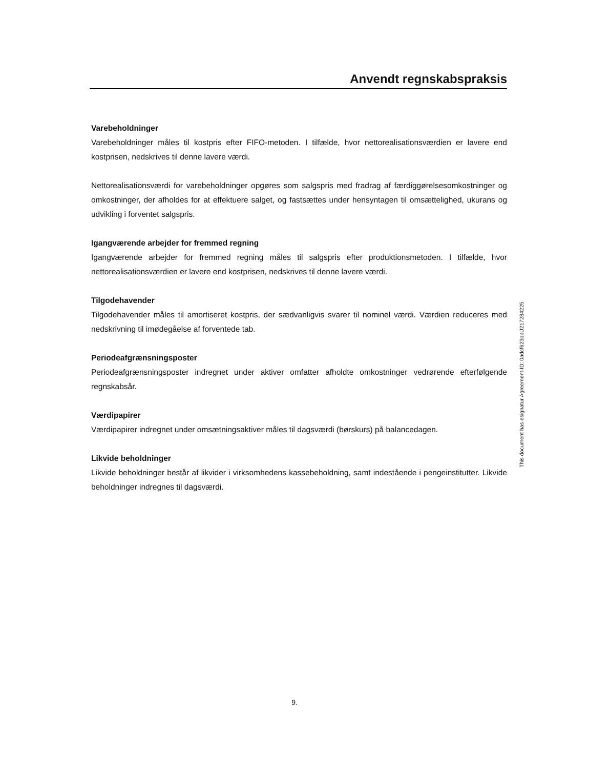Anvendt regnskabspraksis
Varebeholdninger
Varebeholdninger måles til kostpris efter FIFO-metoden. I tilfælde, hvor nettorealisationsværdien er lavere end kostprisen, nedskrives til denne lavere værdi.
Nettorealisationsværdi for varebeholdninger opgøres som salgspris med fradrag af færdiggørelses­omkostninger og omkostninger, der afholdes for at effektuere salget, og fastsættes under hensyntagen til omsættelighed, ukurans og udvikling i forventet salgspris.
Igangværende arbejder for fremmed regning
Igangværende arbejder for fremmed regning måles til salgspris efter produktionsmetoden. I tilfælde, hvor nettorealisationsværdien er lavere end kostprisen, nedskrives til denne lavere værdi.
Tilgodehavender
Tilgodehavender måles til amortiseret kostpris, der sædvanligvis svarer til nominel værdi. Værdien reduceres med nedskrivning til imødegåelse af forventede tab.
Periodeafgrænsningsposter
Periodeafgrænsningsposter indregnet under aktiver omfatter afholdte omkostninger vedrørende efterfølgende regnskabsår.
Værdipapirer
Værdipapirer indregnet under omsætningsaktiver måles til dagsværdi (børskurs) på balancedagen.
Likvide beholdninger
Likvide beholdninger består af likvider i virksomhedens kassebeholdning, samt indestående i pengeinstitutter. Likvide beholdninger indregnes til dagsværdi.
This document has esignatur Agreement-ID: 0adcf623ppU217284225
9.